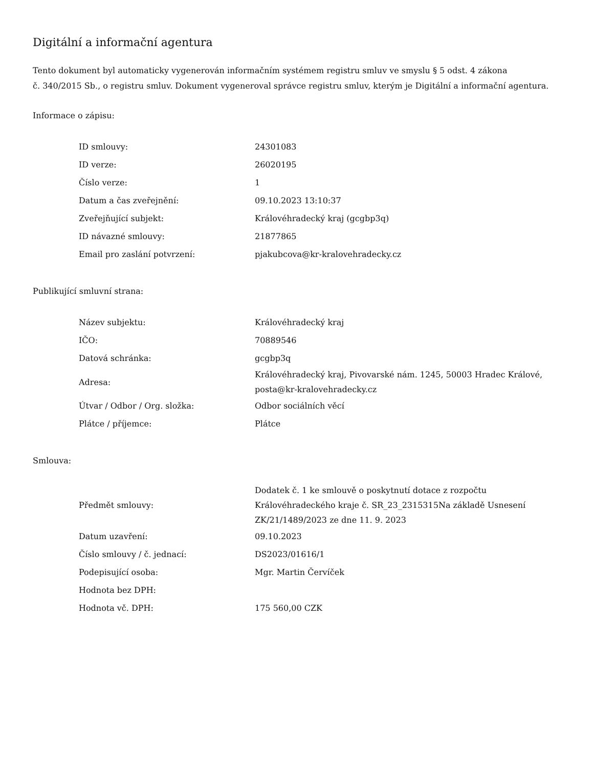Digitální a informační agentura
Tento dokument byl automaticky vygenerován informačním systémem registru smluv ve smyslu § 5 odst. 4 zákona
č. 340/2015 Sb., o registru smluv. Dokument vygeneroval správce registru smluv, kterým je Digitální a informační agentura.
Informace o zápisu:
| ID smlouvy: | 24301083 |
| ID verze: | 26020195 |
| Číslo verze: | 1 |
| Datum a čas zveřejnění: | 09.10.2023 13:10:37 |
| Zveřejňující subjekt: | Královéhradecký kraj (gcgbp3q) |
| ID návazné smlouvy: | 21877865 |
| Email pro zaslání potvrzení: | pjakubcova@kr-kralovehradecky.cz |
Publikující smluvní strana:
| Název subjektu: | Královéhradecký kraj |
| IČO: | 70889546 |
| Datová schránka: | gcgbp3q |
| Adresa: | Královéhradecký kraj, Pivovarské nám. 1245, 50003 Hradec Králové, posta@kr-kralovehradecky.cz |
| Útvar / Odbor / Org. složka: | Odbor sociálních věcí |
| Plátce / příjemce: | Plátce |
Smlouva:
| Předmět smlouvy: | Dodatek č. 1 ke smlouvě o poskytnutí dotace z rozpočtu Královéhradeckého kraje č. SR_23_2315315Na základě Usnesení ZK/21/1489/2023 ze dne 11. 9. 2023 |
| Datum uzavření: | 09.10.2023 |
| Číslo smlouvy / č. jednací: | DS2023/01616/1 |
| Podepisující osoba: | Mgr. Martin Červíček |
| Hodnota bez DPH: | |
| Hodnota vč. DPH: | 175 560,00 CZK |